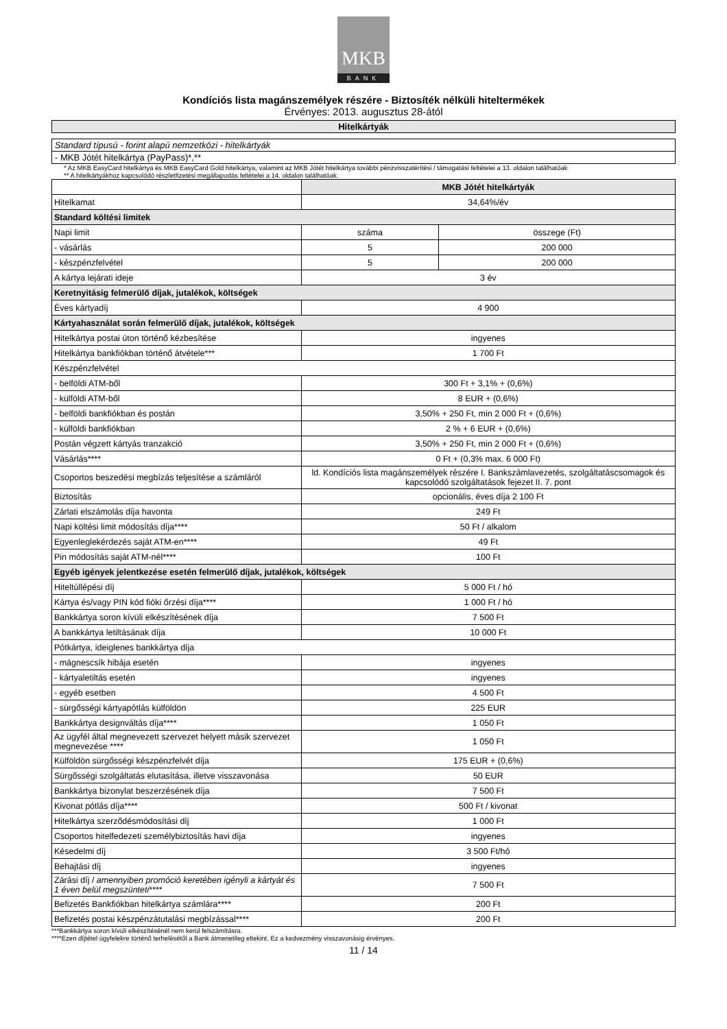MKB
BANK
Kondíciós lista magánszemélyek részére - Biztosíték nélküli hiteltermékek
Érvényes: 2013. augusztus 28-ától
Hitelkártyák
Standard típusú - forint alapú nemzetközi - hitelkártyák
- MKB Jótét hitelkártya (PayPass)*,**
* Az MKB EasyCard hitelkártya és MKB EasyCard Gold hitelkártya, valamint az MKB Jótét hitelkártya további pénzvisszatérítési / támogatási feltételei a 13. oldalon találhatóak
** A hitelkártyákhoz kapcsolódó részletfizetési megállapodás feltételei a 14. oldalon találhatóak.
| | MKB Jótét hitelkártyák | |
| Hitelkamat | 34,64%/év | |
| Standard költési limitek | | |
| Napi limit | száma | összege (Ft) |
| - vásárlás | 5 | 200 000 |
| - készpénzfelvétel | 5 | 200 000 |
| A kártya lejárati ideje | 3 év | |
| Keretnyitásig felmerülő díjak, jutalékok, költségek | | |
| Éves kártyadíj | 4 900 | |
| Kártyahasználat során felmerülő díjak, jutalékok, költségek | | |
| Hitelkártya postai úton történő kézbesítése | ingyenes | |
| Hitelkártya bankfiókban történő átvétele*** | 1 700 Ft | |
| Készpénzfelvétel | | |
| - belföldi ATM-ből | 300 Ft + 3,1% + (0,6%) | |
| - külföldi ATM-ből | 8 EUR + (0,6%) | |
| - belföldi bankfiókban és postán | 3,50% + 250 Ft, min 2 000 Ft + (0,6%) | |
| - külföldi bankfiókban | 2 % + 6 EUR + (0,6%) | |
| Postán végzett kártyás tranzakció | 3,50% + 250 Ft, min 2 000 Ft + (0,6%) | |
| Vásárlás**** | 0 Ft + (0,3% max. 6 000 Ft) | |
| Csoportos beszedési megbízás teljesítése a számláról | ld. Kondíciós lista magánszemélyek részére I. Bankszámlavezetés, szolgáltatáscsomagok és kapcsolódó szolgáltatások fejezet II. 7. pont | |
| Biztosítás | opcionális, éves díja 2 100 Ft | |
| Zárlati elszámolás díja havonta | 249 Ft | |
| Napi költési limit módosítás díja**** | 50 Ft / alkalom | |
| Egyenleglekérdezés saját ATM-en**** | 49 Ft | |
| Pin módosítás saját ATM-nél**** | 100 Ft | |
| Egyéb igények jelentkezése esetén felmerülő díjak, jutalékok, költségek | | |
| Hiteltúllépési díj | 5 000 Ft / hó | |
| Kártya és/vagy PIN kód fióki őrzési díja**** | 1 000 Ft / hó | |
| Bankkártya soron kívüli elkészítésének díja | 7 500 Ft | |
| A bankkártya letiltásának díja | 10 000 Ft | |
| Pótkártya, ideiglenes bankkártya díja | | |
| - mágnescsík hibája esetén | ingyenes | |
| - kártyaletiltás esetén | ingyenes | |
| - egyéb esetben | 4 500 Ft | |
| - sürgősségi kártyapótlás külföldön | 225 EUR | |
| Bankkártya designváltás díja**** | 1 050 Ft | |
| Az ügyfél által megnevezett szervezet helyett másik szervezet megnevezése **** | 1 050 Ft | |
| Külföldön sürgősségi készpénzfelvét díja | 175 EUR + (0,6%) | |
| Sürgősségi szolgáltatás elutasítása, illetve visszavonása | 50 EUR | |
| Bankkártya bizonylat beszerzésének díja | 7 500 Ft | |
| Kivonat pótlás díja**** | 500 Ft / kivonat | |
| Hitelkártya szerződésmódosítási díj | 1 000 Ft | |
| Csoportos hitelfedezeti személybiztosítás havi díja | ingyenes | |
| Késedelmi díj | 3 500 Ft/hó | |
| Behajtási díj | ingyenes | |
| Zárási díj / amennyiben promóció keretében igényli a kártyát és 1 éven belül megszünteti **** | 7 500 Ft | |
| Befizetés Bankfiókban hitelkártya számlára**** | 200 Ft | |
| Befizetés postai készpénzátutalási megbízással**** | 200 Ft | |
***Bankkártya soron kívüli elkészítésénél nem kerül felszámításra.
****Ezen díjtétel ügyfelekre történő terhelésétől a Bank átmenetileg eltekint. Ez a kedvezmény visszavonásig érvényes.
11 / 14